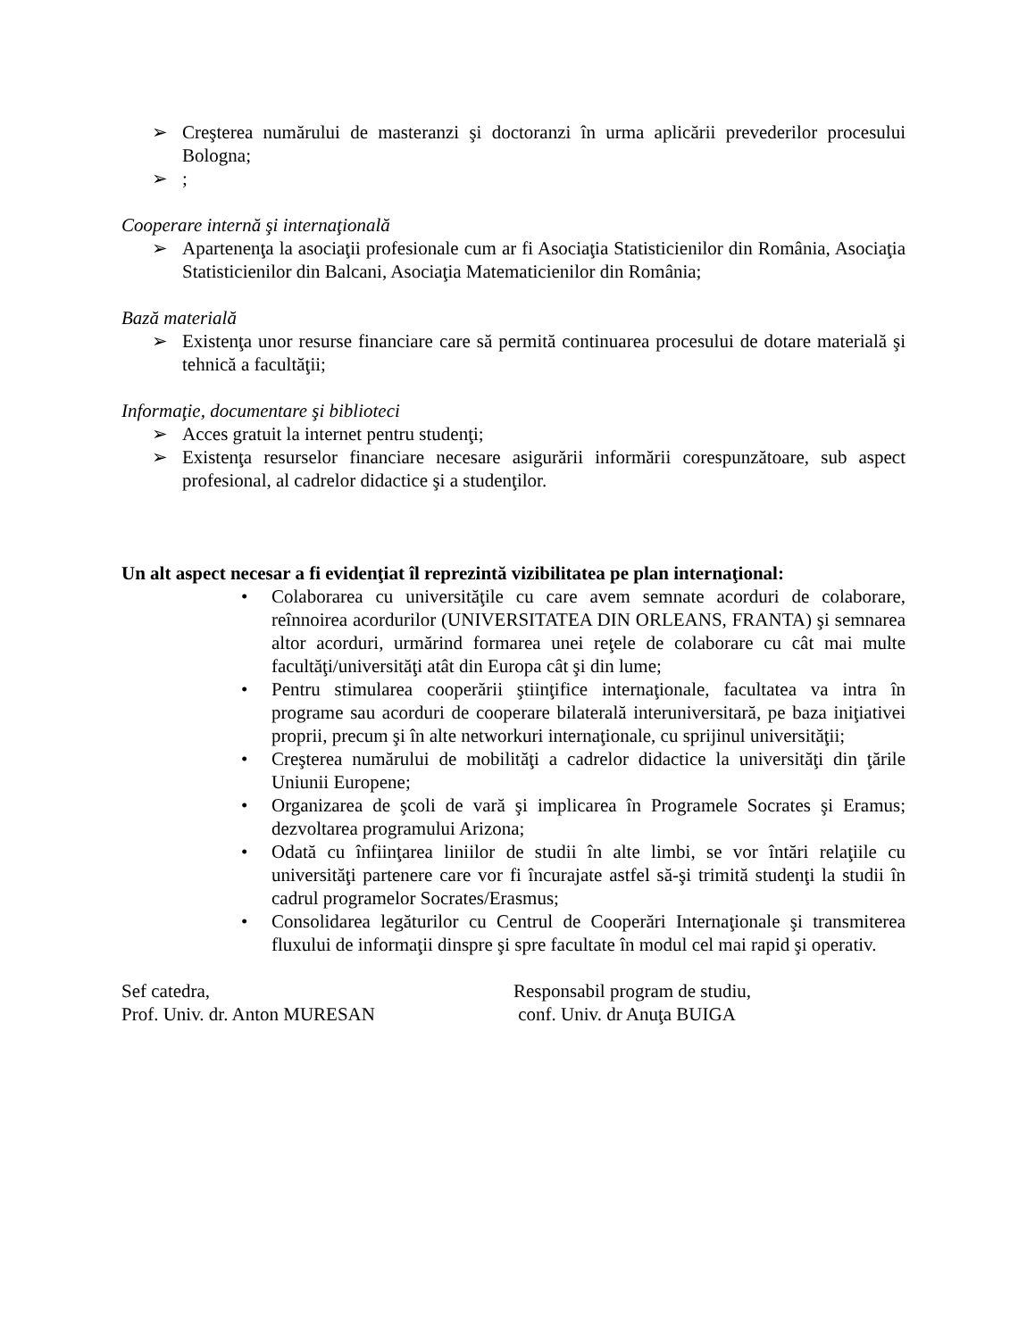➢ Creşterea numărului de masteranzi şi doctoranzi în urma aplicării prevederilor procesului Bologna;
➢;
Cooperare internă şi internaţională
➢ Apartenenţa la asociaţii profesionale cum ar fi Asociaţia Statisticienilor din România, Asociaţia Statisticienilor din Balcani, Asociaţia Matematicienilor din România;
Bază materială
➢ Existenţa unor resurse financiare care să permită continuarea procesului de dotare materială şi tehnică a facultăţii;
Informaţie, documentare şi biblioteci
➢ Acces gratuit la internet pentru studenţi;
➢ Existenţa resurselor financiare necesare asigurării informării corespunzătoare, sub aspect profesional, al cadrelor didactice şi a studenţilor.
Un alt aspect necesar a fi evidenţiat îl reprezintă vizibilitatea pe plan internaţional:
• Colaborarea cu universităţile cu care avem semnate acorduri de colaborare, reînnoirea acordurilor (UNIVERSITATEA DIN ORLEANS, FRANTA) şi semnarea altor acorduri, urmărind formarea unei reţele de colaborare cu cât mai multe facultăţi/universităţi atât din Europa cât şi din lume;
• Pentru stimularea cooperării ştiinţifice internaţionale, facultatea va intra în programe sau acorduri de cooperare bilaterală interuniversitară, pe baza iniţiativei proprii, precum şi în alte networkuri internaţionale, cu sprijinul universităţii;
• Creşterea numărului de mobilităţi a cadrelor didactice la universităţi din ţările Uniunii Europene;
• Organizarea de şcoli de vară şi implicarea în Programele Socrates şi Eramus; dezvoltarea programului Arizona;
• Odată cu înfiinţarea liniilor de studii în alte limbi, se vor întări relaţiile cu universităţi partenere care vor fi încurajate astfel să-şi trimită studenţi la studii în cadrul programelor Socrates/Erasmus;
• Consolidarea legăturilor cu Centrul de Cooperări Internaţionale şi transmiterea fluxului de informaţii dinspre şi spre facultate în modul cel mai rapid şi operativ.
Sef catedra,
Prof. Univ. dr. Anton MURESAN
Responsabil program de studiu,
conf. Univ. dr Anuţa BUIGA